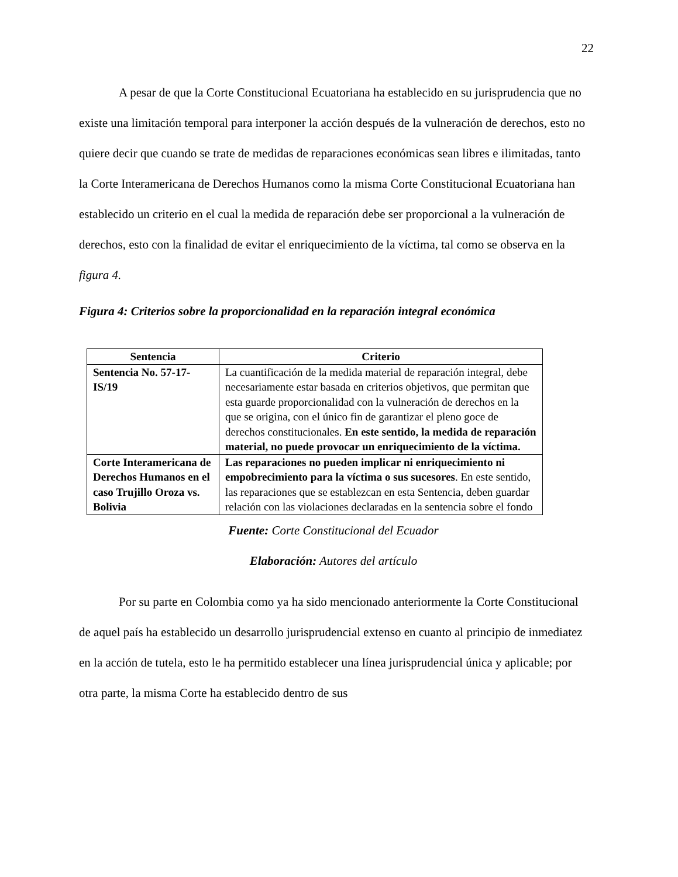22
A pesar de que la Corte Constitucional Ecuatoriana ha establecido en su jurisprudencia que no existe una limitación temporal para interponer la acción después de la vulneración de derechos, esto no quiere decir que cuando se trate de medidas de reparaciones económicas sean libres e ilimitadas, tanto la Corte Interamericana de Derechos Humanos como la misma Corte Constitucional Ecuatoriana han establecido un criterio en el cual la medida de reparación debe ser proporcional a la vulneración de derechos, esto con la finalidad de evitar el enriquecimiento de la víctima, tal como se observa en la figura 4.
Figura 4: Criterios sobre la proporcionalidad en la reparación integral económica
| Sentencia | Criterio |
| --- | --- |
| Sentencia No. 57-17-IS/19 | La cuantificación de la medida material de reparación integral, debe necesariamente estar basada en criterios objetivos, que permitan que esta guarde proporcionalidad con la vulneración de derechos en la que se origina, con el único fin de garantizar el pleno goce de derechos constitucionales. En este sentido, la medida de reparación material, no puede provocar un enriquecimiento de la víctima. |
| Corte Interamericana de Derechos Humanos en el caso Trujillo Oroza vs. Bolivia | Las reparaciones no pueden implicar ni enriquecimiento ni empobrecimiento para la víctima o sus sucesores . En este sentido, las reparaciones que se establezcan en esta Sentencia, deben guardar relación con las violaciones declaradas en la sentencia sobre el fondo |
Fuente: Corte Constitucional del Ecuador
Elaboración: Autores del artículo
Por su parte en Colombia como ya ha sido mencionado anteriormente la Corte Constitucional de aquel país ha establecido un desarrollo jurisprudencial extenso en cuanto al principio de inmediatez en la acción de tutela, esto le ha permitido establecer una línea jurisprudencial única y aplicable; por otra parte, la misma Corte ha establecido dentro de sus